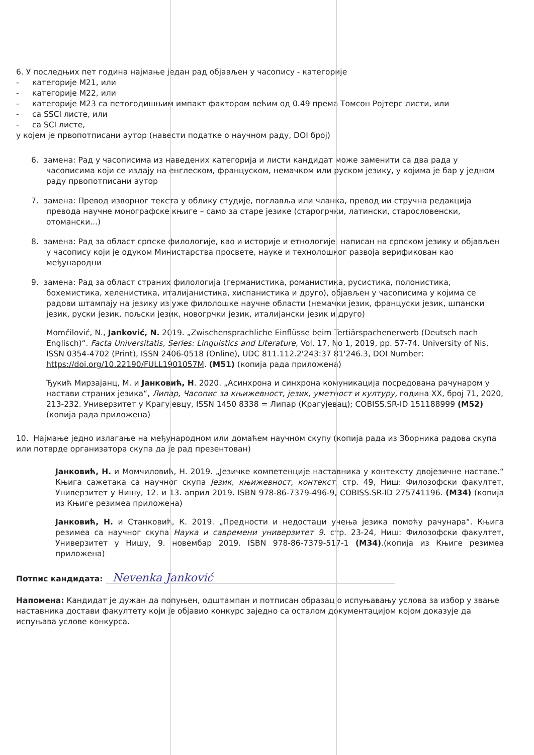6. У последњих пет година најмање један рад објављен у часопису - категорије
- категорије М21, или
- категорије М22, или
- категорије М23 са петогодишњим импакт фактором већим од 0.49 према Томсон Ројтерс листи, или
- са SSCI листе, или
- са SCI листе,
у којем је првопотписани аутор (навести податке о научном раду, DOI број)
6. замена: Рад у часописима из наведених категорија и листи кандидат може заменити са два рада у часописима који се издају на енглеском, француском, немачком или руском језику, у којима је бар у једном раду првопотписани аутор
7. замена: Превод изворног текста у облику студије, поглавља или чланка, превод ии стручна редакција превода научне монографске књиге – само за старе језике (старогрчки, латински, старословенски, отомански...)
8. замена: Рад за област српске филологије, као и историје и етнологије, написан на српском језику и објављен у часопису који је одуком Министарства просвете, науке и технолошког развоја верификован као међународни
9. замена: Рад за област страних филологија (германистика, романистика, русистика, полонистика, бохемистика, хеленистика, италијанистика, хиспанистика и друго), објављен у часописима у којима се радови штампају на језику из уже филолошке научне области (немачки језик, француски језик, шпански језик, руски језик, пољски језик, новогрчки језик, италијански језик и друго)
Momčilović, N., Janković, N. 2019. „Zwischensprachliche Einflüsse beim Tertiärspachenerwerb (Deutsch nach Englisch)“. Facta Universitatis, Series: Linguistics and Literature, Vol. 17, No 1, 2019, pp. 57-74. University of Nis, ISSN 0354-4702 (Print), ISSN 2406-0518 (Online), UDC 811.112.2'243:37 81'246.3, DOI Number: https://doi.org/10.22190/FULL1901057M. (M51) (копија рада приложена)
Ђукић Мирзајанц, М. и Јанковић, Н. 2020. „Асинхрона и синхрона комуникација посредована рачунаром у настави страних језика“, Липар, Часопис за књижевност, језик, уметност и културу, година XX, број 71, 2020, 213-232. Универзитет у Крагујевцу, ISSN 1450 8338 = Липар (Крагујевац); COBISS.SR-ID 151188999 (М52) (копија рада приложена)
10. Најмање једно излагање на међународном или домаћем научном скупу (копија рада из Зборника радова скупа или потврде организатора скупа да је рад презентован)
Јанковић, Н. и Момчиловић, Н. 2019. „Језичке компетенције наставника у контексту двојезичне наставе.“ Књига сажетака са научног скупа Језик, књижевност, контекст, стр. 49, Ниш: Филозофски факултет, Универзитет у Нишу, 12. и 13. април 2019. ISBN 978-86-7379-496-9, COBISS.SR-ID 275741196. (М34) (копија из Књиге резимеа приложена)
Јанковић, Н. и Станковић, К. 2019. „Предности и недостаци учења језика помоћу рачунара“. Књига резимеа са научног скупа Наука и савремени универзитет 9. стр. 23-24, Ниш: Филозофски факултет, Универзитет у Нишу, 9. новембар 2019. ISBN 978-86-7379-517-1 (М34).(копија из Књиге резимеа приложена)
Потпис кандидата: Nevenka Janković
Напомена: Кандидат је дужан да попуњен, одштампан и потписан образац о испуњавању услова за избор у звање наставника достави факултету који је објавио конкурс заједно са осталом документацијом којом доказује да испуњава услове конкурса.